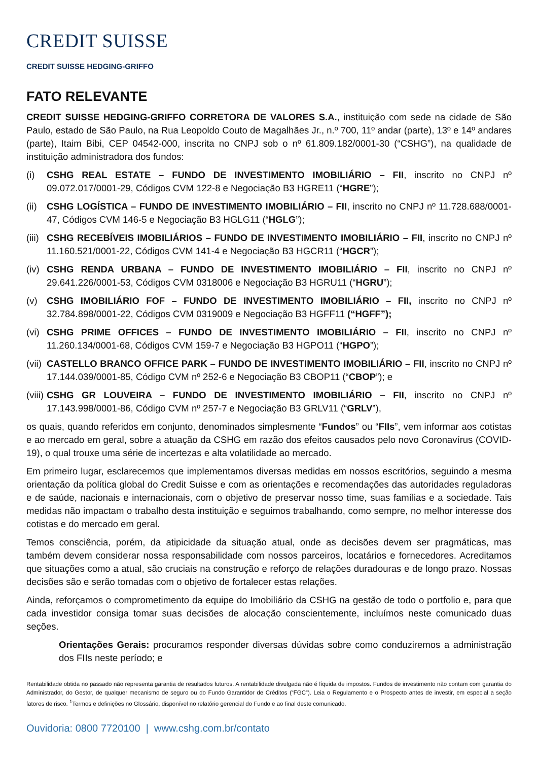CREDIT SUISSE
CREDIT SUISSE HEDGING-GRIFFO
FATO RELEVANTE
CREDIT SUISSE HEDGING-GRIFFO CORRETORA DE VALORES S.A., instituição com sede na cidade de São Paulo, estado de São Paulo, na Rua Leopoldo Couto de Magalhães Jr., n.º 700, 11º andar (parte), 13º e 14º andares (parte), Itaim Bibi, CEP 04542-000, inscrita no CNPJ sob o nº 61.809.182/0001-30 (“CSHG”), na qualidade de instituição administradora dos fundos:
(i) CSHG REAL ESTATE – FUNDO DE INVESTIMENTO IMOBILIÁRIO – FII, inscrito no CNPJ nº 09.072.017/0001-29, Códigos CVM 122-8 e Negociação B3 HGRE11 (“HGRE”);
(ii) CSHG LOGÍSTICA – FUNDO DE INVESTIMENTO IMOBILIÁRIO – FII, inscrito no CNPJ nº 11.728.688/0001-47, Códigos CVM 146-5 e Negociação B3 HGLG11 (“HGLG”);
(iii) CSHG RECEBÍVEIS IMOBILIÁRIOS – FUNDO DE INVESTIMENTO IMOBILIÁRIO – FII, inscrito no CNPJ nº 11.160.521/0001-22, Códigos CVM 141-4 e Negociação B3 HGCR11 (“HGCR”);
(iv) CSHG RENDA URBANA – FUNDO DE INVESTIMENTO IMOBILIÁRIO – FII, inscrito no CNPJ nº 29.641.226/0001-53, Códigos CVM 0318006 e Negociação B3 HGRU11 (“HGRU”);
(v) CSHG IMOBILIÁRIO FOF – FUNDO DE INVESTIMENTO IMOBILIÁRIO – FII, inscrito no CNPJ nº 32.784.898/0001-22, Códigos CVM 0319009 e Negociação B3 HGFF11 (“HGFF”);
(vi) CSHG PRIME OFFICES – FUNDO DE INVESTIMENTO IMOBILIÁRIO – FII, inscrito no CNPJ nº 11.260.134/0001-68, Códigos CVM 159-7 e Negociação B3 HGPO11 (“HGPO”);
(vii) CASTELLO BRANCO OFFICE PARK – FUNDO DE INVESTIMENTO IMOBILIÁRIO – FII, inscrito no CNPJ nº 17.144.039/0001-85, Código CVM nº 252-6 e Negociação B3 CBOP11 (“CBOP”); e
(viii) CSHG GR LOUVEIRA – FUNDO DE INVESTIMENTO IMOBILIÁRIO – FII, inscrito no CNPJ nº 17.143.998/0001-86, Código CVM nº 257-7 e Negociação B3 GRLV11 (“GRLV”),
os quais, quando referidos em conjunto, denominados simplesmente “Fundos” ou “FIIs”, vem informar aos cotistas e ao mercado em geral, sobre a atuação da CSHG em razão dos efeitos causados pelo novo Coronavírus (COVID-19), o qual trouxe uma série de incertezas e alta volatilidade ao mercado.
Em primeiro lugar, esclarecemos que implementamos diversas medidas em nossos escritórios, seguindo a mesma orientação da política global do Credit Suisse e com as orientações e recomendações das autoridades reguladoras e de saúde, nacionais e internacionais, com o objetivo de preservar nosso time, suas famílias e a sociedade. Tais medidas não impactam o trabalho desta instituição e seguimos trabalhando, como sempre, no melhor interesse dos cotistas e do mercado em geral.
Temos consciência, porém, da atipicidade da situação atual, onde as decisões devem ser pragmáticas, mas também devem considerar nossa responsabilidade com nossos parceiros, locatários e fornecedores. Acreditamos que situações como a atual, são cruciais na construção e reforço de relações duradouras e de longo prazo. Nossas decisões são e serão tomadas com o objetivo de fortalecer estas relações.
Ainda, reforçamos o comprometimento da equipe do Imobiliário da CSHG na gestão de todo o portfolio e, para que cada investidor consiga tomar suas decisões de alocação conscientemente, incluímos neste comunicado duas seções.
Orientações Gerais: procuramos responder diversas dúvidas sobre como conduziremos a administração dos FIIs neste período; e
Rentabilidade obtida no passado não representa garantia de resultados futuros. A rentabilidade divulgada não é líquida de impostos. Fundos de investimento não contam com garantia do Administrador, do Gestor, de qualquer mecanismo de seguro ou do Fundo Garantidor de Créditos (“FGC”). Leia o Regulamento e o Prospecto antes de investir, em especial a seção fatores de risco. <sup>1</sup>Termos e definições no Glossário, disponível no relatório gerencial do Fundo e ao final deste comunicado.
Ouvidoria: 0800 7720100 | www.cshg.com.br/contato